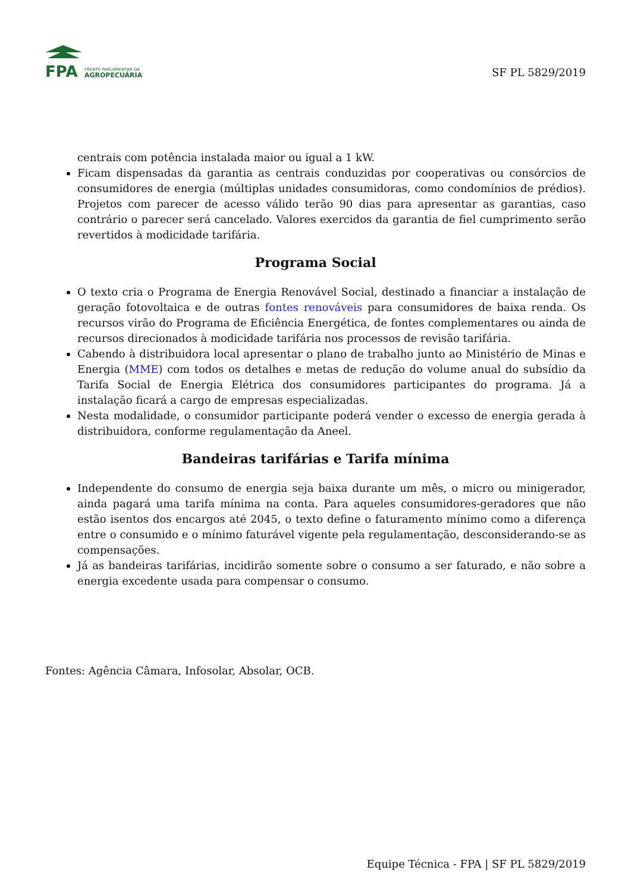FPA
FRENTE PARLAMENTAR DA
AGROPECUÁRIA
SF PL 5829/2019
centrais com potência instalada maior ou igual a 1 kW.
Ficam dispensadas da garantia as centrais conduzidas por cooperativas ou consórcios de consumidores de energia (múltiplas unidades consumidoras, como condomínios de prédios). Projetos com parecer de acesso válido terão 90 dias para apresentar as garantias, caso contrário o parecer será cancelado. Valores exercidos da garantia de fiel cumprimento serão revertidos à modicidade tarifária.
Programa Social
O texto cria o Programa de Energia Renovável Social, destinado a financiar a instalação de geração fotovoltaica e de outras fontes renováveis para consumidores de baixa renda. Os recursos virão do Programa de Eficiência Energética, de fontes complementares ou ainda de recursos direcionados à modicidade tarifária nos processos de revisão tarifária.
Cabendo à distribuidora local apresentar o plano de trabalho junto ao Ministério de Minas e Energia (MME) com todos os detalhes e metas de redução do volume anual do subsídio da Tarifa Social de Energia Elétrica dos consumidores participantes do programa. Já a instalação ficará a cargo de empresas especializadas.
Nesta modalidade, o consumidor participante poderá vender o excesso de energia gerada à distribuidora, conforme regulamentação da Aneel.
Bandeiras tarifárias e Tarifa mínima
Independente do consumo de energia seja baixa durante um mês, o micro ou minigerador, ainda pagará uma tarifa mínima na conta. Para aqueles consumidores-geradores que não estão isentos dos encargos até 2045, o texto define o faturamento mínimo como a diferença entre o consumido e o mínimo faturável vigente pela regulamentação, desconsiderando-se as compensações.
Já as bandeiras tarifárias, incidirão somente sobre o consumo a ser faturado, e não sobre a energia excedente usada para compensar o consumo.
Fontes: Agência Câmara, Infosolar, Absolar, OCB.
Equipe Técnica - FPA | SF PL 5829/2019